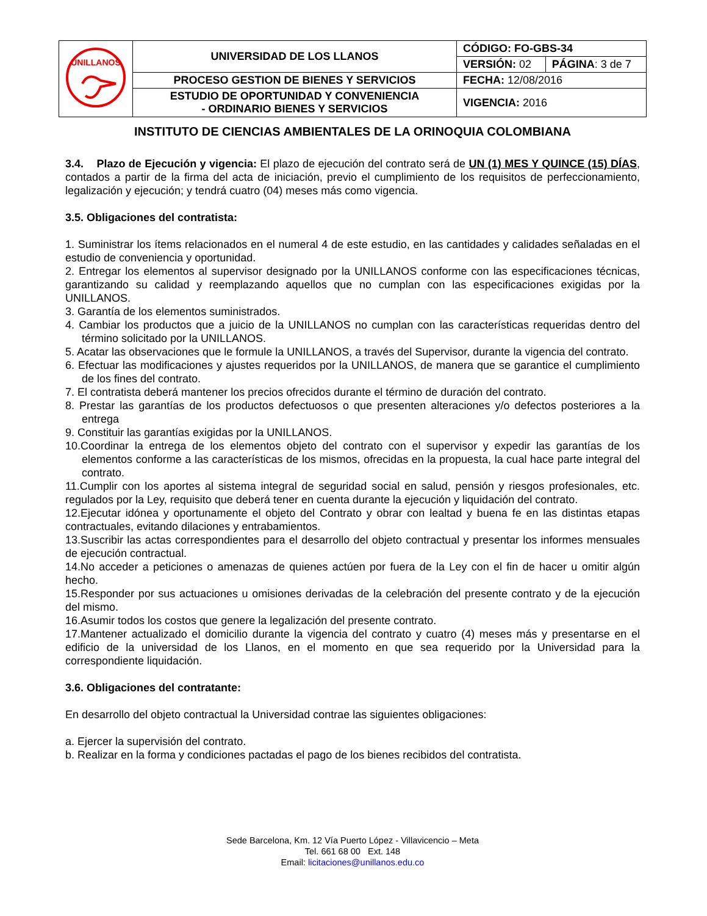| UNILLANOS | UNIVERSIDAD DE LOS LLANOS | CÓDIGO: FO-GBS-34 | |
| | | VERSIÓN: 02 | PÁGINA : 3 de 7 |
| | PROCESO GESTION DE BIENES Y SERVICIOS | FECHA: 12/08/2016 | |
| | ESTUDIO DE OPORTUNIDAD Y CONVENIENCIA - ORDINARIO BIENES Y SERVICIOS | VIGENCIA: 2016 | |
INSTITUTO DE CIENCIAS AMBIENTALES DE LA ORINOQUIA COLOMBIANA
3.4. Plazo de Ejecución y vigencia: El plazo de ejecución del contrato será de UN (1) MES Y QUINCE (15) DÍAS, contados a partir de la firma del acta de iniciación, previo el cumplimiento de los requisitos de perfeccionamiento, legalización y ejecución; y tendrá cuatro (04) meses más como vigencia.
3.5. Obligaciones del contratista:
1. Suministrar los ítems relacionados en el numeral 4 de este estudio, en las cantidades y calidades señaladas en el estudio de conveniencia y oportunidad.
2. Entregar los elementos al supervisor designado por la UNILLANOS conforme con las especificaciones técnicas, garantizando su calidad y reemplazando aquellos que no cumplan con las especificaciones exigidas por la UNILLANOS.
3. Garantía de los elementos suministrados.
4. Cambiar los productos que a juicio de la UNILLANOS no cumplan con las características requeridas dentro del término solicitado por la UNILLANOS.
5. Acatar las observaciones que le formule la UNILLANOS, a través del Supervisor, durante la vigencia del contrato.
6. Efectuar las modificaciones y ajustes requeridos por la UNILLANOS, de manera que se garantice el cumplimiento de los fines del contrato.
7. El contratista deberá mantener los precios ofrecidos durante el término de duración del contrato.
8. Prestar las garantías de los productos defectuosos o que presenten alteraciones y/o defectos posteriores a la entrega
9. Constituir las garantías exigidas por la UNILLANOS.
10.Coordinar la entrega de los elementos objeto del contrato con el supervisor y expedir las garantías de los elementos conforme a las características de los mismos, ofrecidas en la propuesta, la cual hace parte integral del contrato.
11.Cumplir con los aportes al sistema integral de seguridad social en salud, pensión y riesgos profesionales, etc. regulados por la Ley, requisito que deberá tener en cuenta durante la ejecución y liquidación del contrato.
12.Ejecutar idónea y oportunamente el objeto del Contrato y obrar con lealtad y buena fe en las distintas etapas contractuales, evitando dilaciones y entrabamientos.
13.Suscribir las actas correspondientes para el desarrollo del objeto contractual y presentar los informes mensuales de ejecución contractual.
14.No acceder a peticiones o amenazas de quienes actúen por fuera de la Ley con el fin de hacer u omitir algún hecho.
15.Responder por sus actuaciones u omisiones derivadas de la celebración del presente contrato y de la ejecución del mismo.
16.Asumir todos los costos que genere la legalización del presente contrato.
17.Mantener actualizado el domicilio durante la vigencia del contrato y cuatro (4) meses más y presentarse en el edificio de la universidad de los Llanos, en el momento en que sea requerido por la Universidad para la correspondiente liquidación.
3.6. Obligaciones del contratante:
En desarrollo del objeto contractual la Universidad contrae las siguientes obligaciones:
a. Ejercer la supervisión del contrato.
b. Realizar en la forma y condiciones pactadas el pago de los bienes recibidos del contratista.
Sede Barcelona, Km. 12 Vía Puerto López - Villavicencio – Meta
Tel. 661 68 00 Ext. 148
Email: licitaciones@unillanos.edu.co